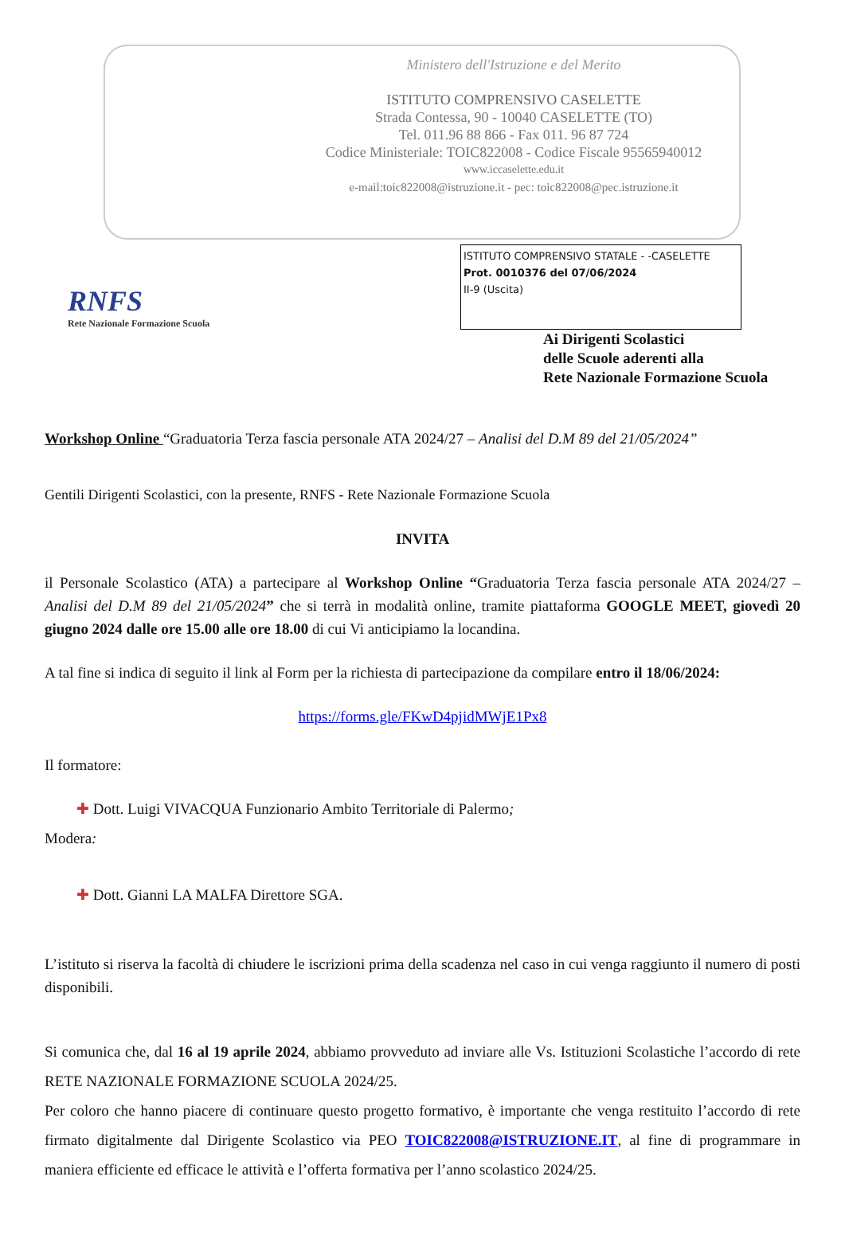Ministero dell'Istruzione e del Merito
ISTITUTO COMPRENSIVO CASELETTE
Strada Contessa, 90 - 10040 CASELETTE (TO)
Tel. 011.96 88 866 - Fax 011. 96 87 724
Codice Ministeriale: TOIC822008 - Codice Fiscale 95565940012
www.iccaselette.edu.it
e-mail:toic822008@istruzione.it - pec: toic822008@pec.istruzione.it
RNFS
Rete Nazionale Formazione Scuola
ISTITUTO COMPRENSIVO STATALE - -CASELETTE
Prot. 0010376 del 07/06/2024
II-9 (Uscita)
Ai Dirigenti Scolastici
delle Scuole aderenti alla
Rete Nazionale Formazione Scuola
Workshop Online “Graduatoria Terza fascia personale ATA 2024/27 – Analisi del D.M 89 del 21/05/2024”
Gentili Dirigenti Scolastici, con la presente, RNFS - Rete Nazionale Formazione Scuola
INVITA
il Personale Scolastico (ATA) a partecipare al Workshop Online “Graduatoria Terza fascia personale ATA 2024/27 – Analisi del D.M 89 del 21/05/2024” che si terrà in modalità online, tramite piattaforma GOOGLE MEET, giovedì 20 giugno 2024 dalle ore 15.00 alle ore 18.00 di cui Vi anticipiamo la locandina.
A tal fine si indica di seguito il link al Form per la richiesta di partecipazione da compilare entro il 18/06/2024:
https://forms.gle/FKwD4pjidMWjE1Px8
Il formatore:
✚ Dott. Luigi VIVACQUA Funzionario Ambito Territoriale di Palermo;
Modera:
✚ Dott. Gianni LA MALFA Direttore SGA.
L’istituto si riserva la facoltà di chiudere le iscrizioni prima della scadenza nel caso in cui venga raggiunto il numero di posti disponibili.
Si comunica che, dal 16 al 19 aprile 2024, abbiamo provveduto ad inviare alle Vs. Istituzioni Scolastiche l’accordo di rete RETE NAZIONALE FORMAZIONE SCUOLA 2024/25.
Per coloro che hanno piacere di continuare questo progetto formativo, è importante che venga restituito l’accordo di rete firmato digitalmente dal Dirigente Scolastico via PEO TOIC822008@ISTRUZIONE.IT, al fine di programmare in maniera efficiente ed efficace le attività e l’offerta formativa per l’anno scolastico 2024/25.